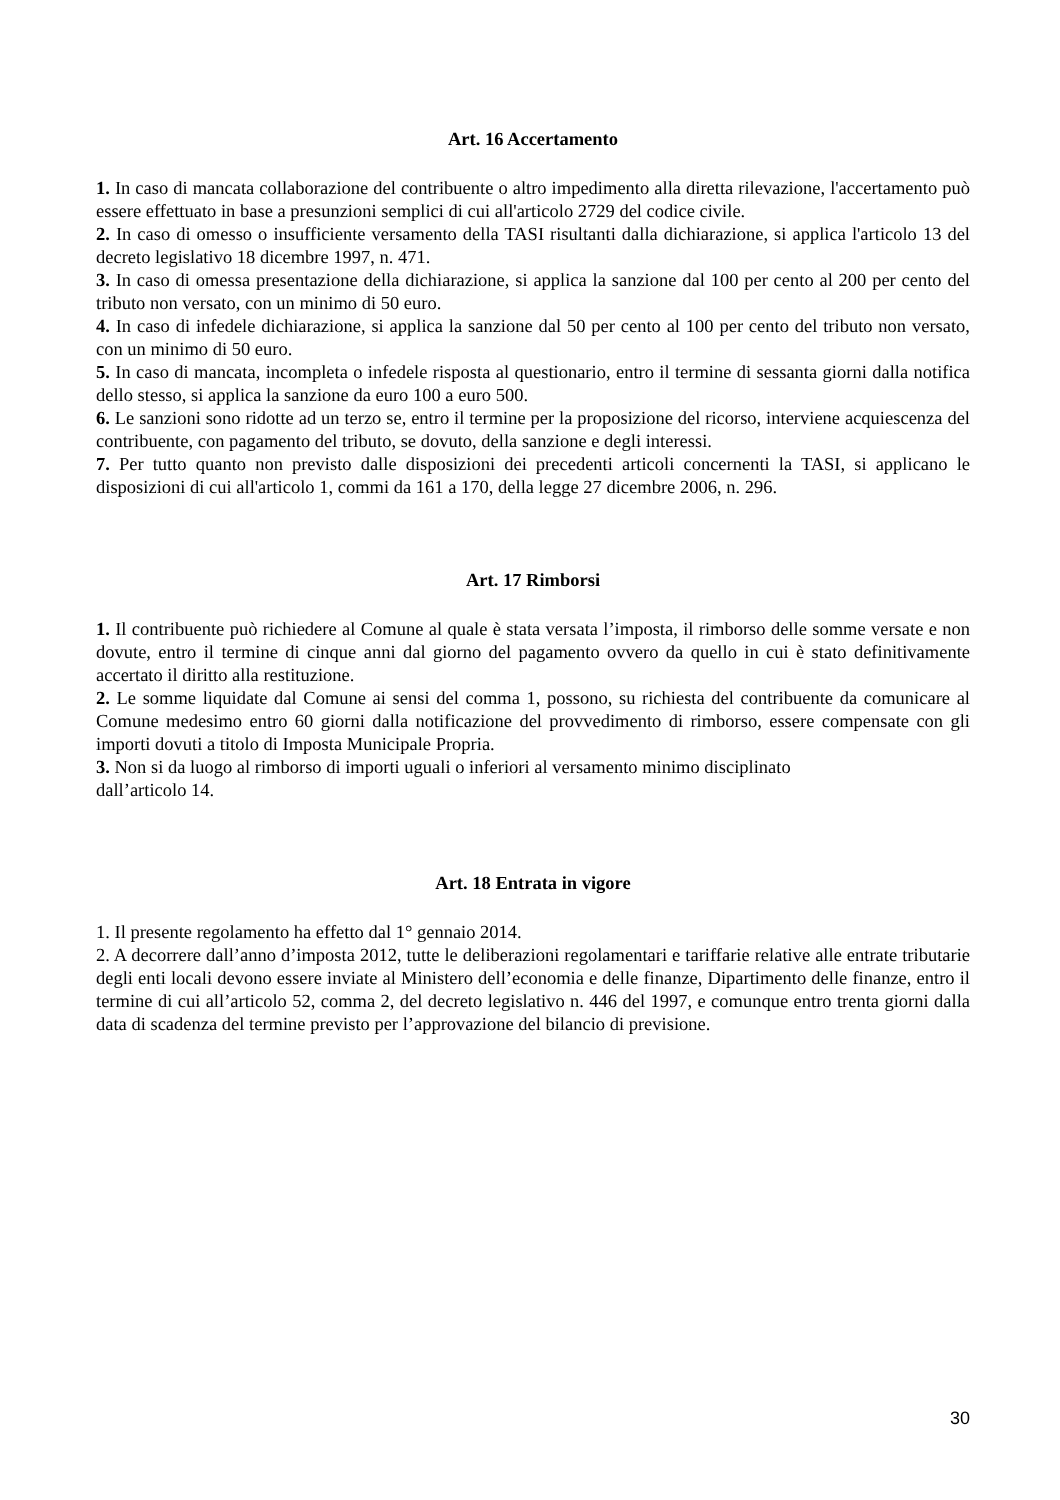Art. 16 Accertamento
1. In caso di mancata collaborazione del contribuente o altro impedimento alla diretta rilevazione, l'accertamento può essere effettuato in base a presunzioni semplici di cui all'articolo 2729 del codice civile.
2. In caso di omesso o insufficiente versamento della TASI risultanti dalla dichiarazione, si applica l'articolo 13 del decreto legislativo 18 dicembre 1997, n. 471.
3. In caso di omessa presentazione della dichiarazione, si applica la sanzione dal 100 per cento al 200 per cento del tributo non versato, con un minimo di 50 euro.
4. In caso di infedele dichiarazione, si applica la sanzione dal 50 per cento al 100 per cento del tributo non versato, con un minimo di 50 euro.
5. In caso di mancata, incompleta o infedele risposta al questionario, entro il termine di sessanta giorni dalla notifica dello stesso, si applica la sanzione da euro 100 a euro 500.
6. Le sanzioni sono ridotte ad un terzo se, entro il termine per la proposizione del ricorso, interviene acquiescenza del contribuente, con pagamento del tributo, se dovuto, della sanzione e degli interessi.
7. Per tutto quanto non previsto dalle disposizioni dei precedenti articoli concernenti la TASI, si applicano le disposizioni di cui all'articolo 1, commi da 161 a 170, della legge 27 dicembre 2006, n. 296.
Art. 17 Rimborsi
1. Il contribuente può richiedere al Comune al quale è stata versata l’imposta, il rimborso delle somme versate e non dovute, entro il termine di cinque anni dal giorno del pagamento ovvero da quello in cui è stato definitivamente accertato il diritto alla restituzione.
2. Le somme liquidate dal Comune ai sensi del comma 1, possono, su richiesta del contribuente da comunicare al Comune medesimo entro 60 giorni dalla notificazione del provvedimento di rimborso, essere compensate con gli importi dovuti a titolo di Imposta Municipale Propria.
3. Non si da luogo al rimborso di importi uguali o inferiori al versamento minimo disciplinato
dall’articolo 14.
Art. 18 Entrata in vigore
1. Il presente regolamento ha effetto dal 1° gennaio 2014.
2. A decorrere dall’anno d’imposta 2012, tutte le deliberazioni regolamentari e tariffarie relative alle entrate tributarie degli enti locali devono essere inviate al Ministero dell’economia e delle finanze, Dipartimento delle finanze, entro il termine di cui all’articolo 52, comma 2, del decreto legislativo n. 446 del 1997, e comunque entro trenta giorni dalla data di scadenza del termine previsto per l’approvazione del bilancio di previsione.
30